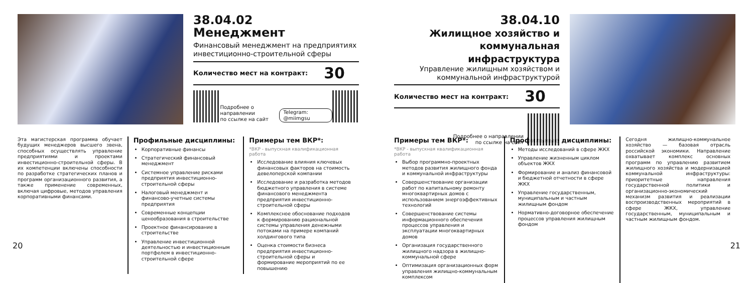38.04.02
Менеджмент
Финансовый менеджмент на предприятиях инвестиционно-строительной сферы
Количество мест на контракт: 30
Подробнее о направлении
по ссылке на сайт
Telegram: @miimgsu
Эта магистерская программа обучает будущих менеджеров высшего звена, способных осуществлять управление предприятиями и проектами инвестиционно-строительной сферы. В их компетенции включены способности по разработке стратегических планов и программ организационного развития, а также применение современных, включая цифровые, методов управления корпоративными финансами.
Профильные дисциплины:
Корпоративные финансы
Стратегический финансовый менеджмент
Системное управление рисками предприятия инвестиционно-строительной сферы
Налоговый менеджмент и финансово-учетные системы предприятия
Современные концепции ценообразования в строительстве
Проектное финансирование в строительстве
Управление инвестиционной деятельностью и инвестиционным портфелем в инвестиционно-строительной сфере
Примеры тем ВКР*:
*ВКР - выпускная квалификационная работа
Исследование влияния ключевых финансовых факторов на стоимость девелоперской компании
Исследование и разработка методов бюджетного управления в системе финансового менеджмента предприятия инвестиционно-строительной сферы
Комплексное обоснование подходов к формированию рациональной системы управления денежными потоками на примере компаний холдингового типа
Оценка стоимости бизнеса предприятия инвестиционно-строительной сферы и формирование мероприятий по ее повышению
20
38.04.10
Жилищное хозяйство и коммунальная инфраструктура
Управление жилищным хозяйством и коммунальной инфраструктурой
Количество мест на контракт: 30
Подробнее о направлении
по ссылке на сайт
Примеры тем ВКР*:
*ВКР - выпускная квалификационная работа
Выбор программно-проектных методов развития жилищного фонда и коммунальной инфраструктуры
Совершенствование организации работ по капитальному ремонту многоквартирных домов с использованием энергоэффективных технологий
Совершенствование системы информационного обеспечения процессов управления и эксплуатации многоквартирных домов
Организация государственного жилищного надзора в жилищно-коммунальной сфере
Оптимизация организационных форм управления жилищно-коммунальным комплексом
Профильные дисциплины:
Методы исследований в сфере ЖКХ
Управление жизненным циклом объектов ЖКХ
Формирование и анализ финансовой и бюджетной отчетности в сфере ЖКХ
Управление государственным, муниципальным и частным жилищным фондом
Нормативно-договорное обеспечение процессов управления жилищным фондом
Сегодня жилищно-коммунальное хозяйство — базовая отрасль российской экономики. Направление охватывает комплекс основных программ по управлению развитием жилищного хозяйства и модернизацией коммунальной инфраструктуры: приоритетные направления государственной политики и организационно-экономический механизм развития и реализации воспроизводственных мероприятий в сфере ЖКХ, управление государственным, муниципальным и частным жилищным фондом.
21